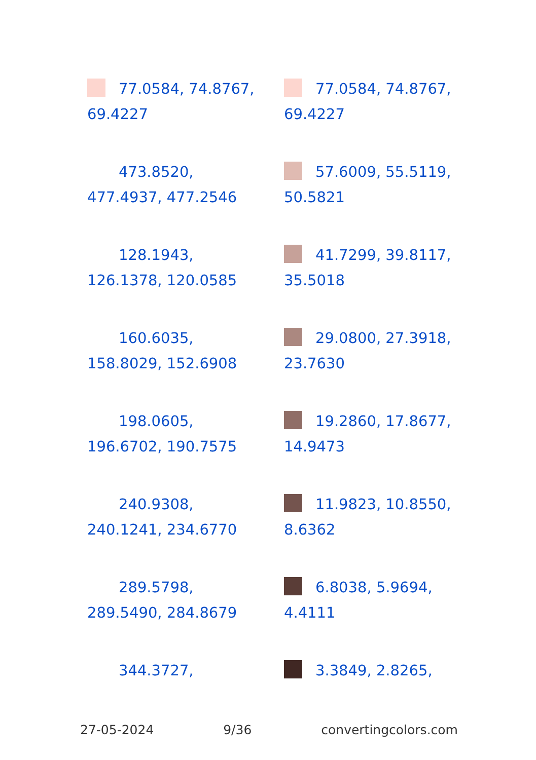77.0584, 74.8767,
69.4227
77.0584, 74.8767,
69.4227
473.8520,
477.4937, 477.2546
57.6009, 55.5119,
50.5821
128.1943,
126.1378, 120.0585
41.7299, 39.8117,
35.5018
160.6035,
158.8029, 152.6908
29.0800, 27.3918,
23.7630
198.0605,
196.6702, 190.7575
19.2860, 17.8677,
14.9473
240.9308,
240.1241, 234.6770
11.9823, 10.8550,
8.6362
289.5798,
289.5490, 284.8679
6.8038, 5.9694,
4.4111
344.3727,
3.3849, 2.8265,
27-05-2024 9/36 convertingcolors.com